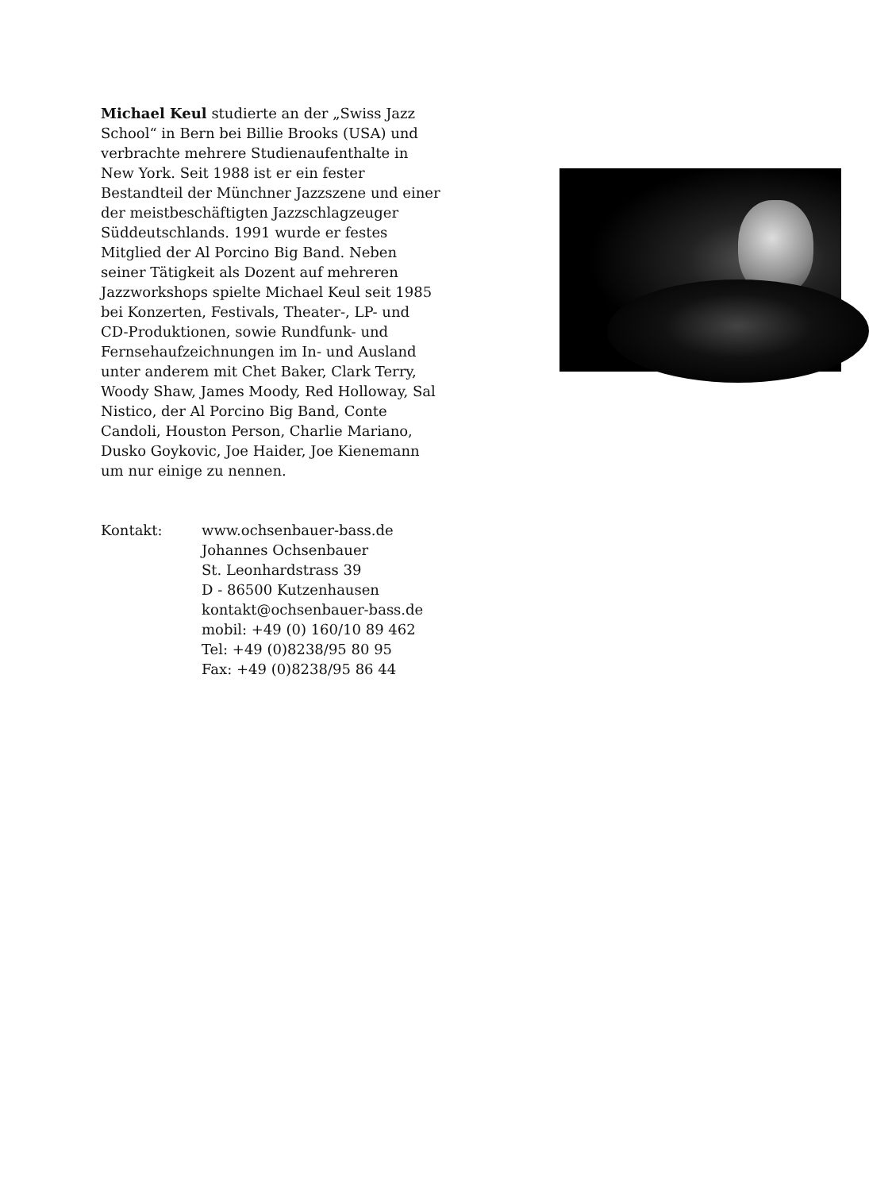Michael Keul studierte an der „Swiss Jazz School“ in Bern bei Billie Brooks (USA) und verbrachte mehrere Studienaufenthalte in New York. Seit 1988 ist er ein fester Bestandteil der Münchner Jazzszene und einer der meistbeschäftigten Jazzschlagzeuger Süddeutschlands. 1991 wurde er festes Mitglied der Al Porcino Big Band. Neben seiner Tätigkeit als Dozent auf mehreren Jazzworkshops spielte Michael Keul seit 1985 bei Konzerten, Festivals, Theater-, LP- und CD-Produktionen, sowie Rundfunk- und Fernsehaufzeichnungen im In- und Ausland unter anderem mit Chet Baker, Clark Terry, Woody Shaw, James Moody, Red Holloway, Sal Nistico, der Al Porcino Big Band, Conte Candoli, Houston Person, Charlie Mariano, Dusko Goykovic, Joe Haider, Joe Kienemann um nur einige zu nennen.
Kontakt: www.ochsenbauer-bass.de
Johannes Ochsenbauer
St. Leonhardstrass 39
D - 86500 Kutzenhausen
kontakt@ochsenbauer-bass.de
mobil: +49 (0) 160/10 89 462
Tel: +49 (0)8238/95 80 95
Fax: +49 (0)8238/95 86 44